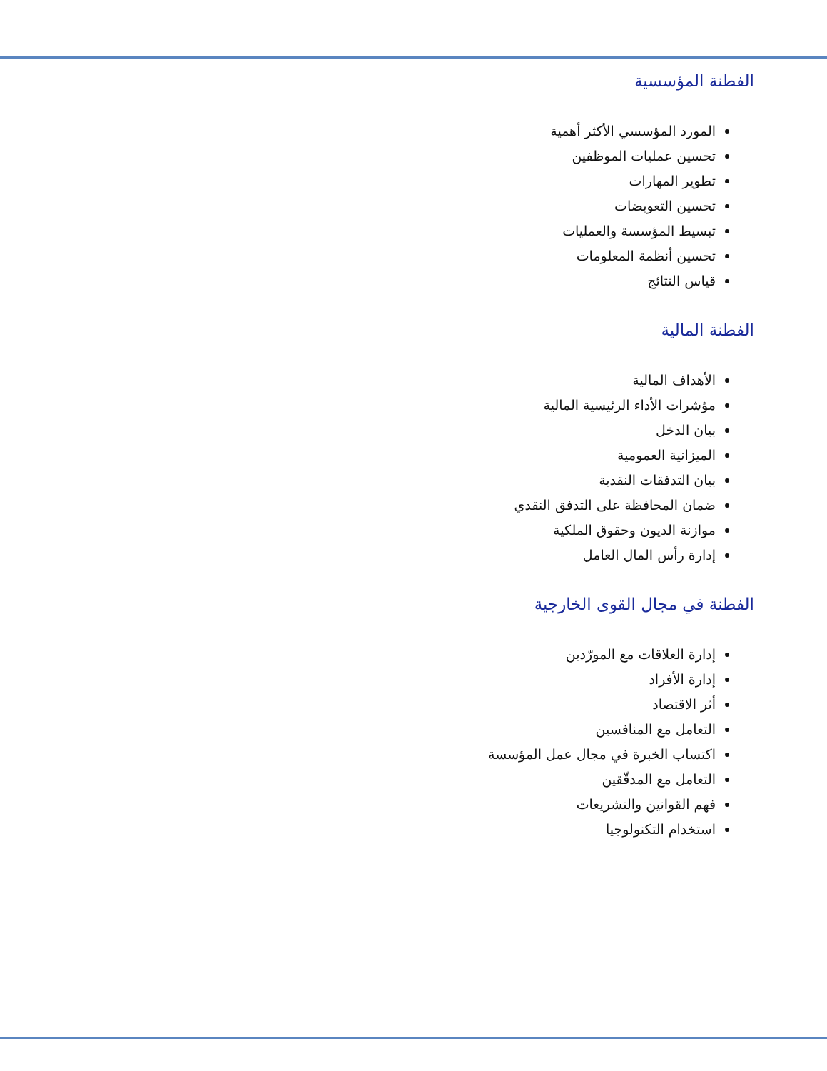الفطنة المؤسسية
المورد المؤسسي الأكثر أهمية
تحسين عمليات الموظفين
تطوير المهارات
تحسين التعويضات
تبسيط المؤسسة والعمليات
تحسين أنظمة المعلومات
قياس النتائج
الفطنة المالية
الأهداف المالية
مؤشرات الأداء الرئيسية المالية
بيان الدخل
الميزانية العمومية
بيان التدفقات النقدية
ضمان المحافظة على التدفق النقدي
موازنة الديون وحقوق الملكية
إدارة رأس المال العامل
الفطنة في مجال القوى الخارجية
إدارة العلاقات مع المورّدين
إدارة الأفراد
أثر الاقتصاد
التعامل مع المنافسين
اكتساب الخبرة في مجال عمل المؤسسة
التعامل مع المدقّقين
فهم القوانين والتشريعات
استخدام التكنولوجيا